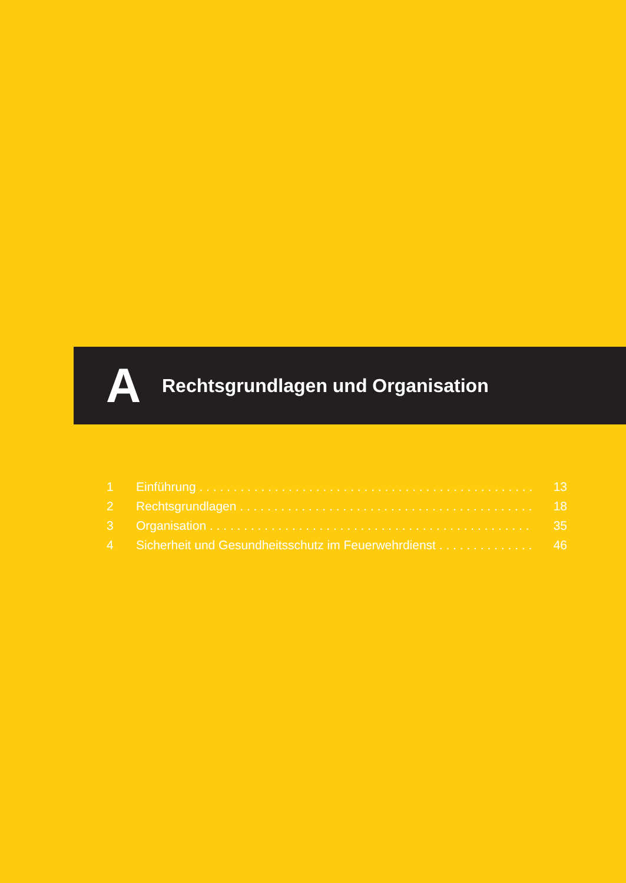A
Rechtsgrundlagen und Organisation
1 Einführung . . . . . . . . . . . . . . . . . . . . . . . . . . . . . . . . . . . . . . . . . . . . . . . . . . 13
2 Rechtsgrundlagen . . . . . . . . . . . . . . . . . . . . . . . . . . . . . . . . . . . . . . . . . . . . 18
3 Organisation . . . . . . . . . . . . . . . . . . . . . . . . . . . . . . . . . . . . . . . . . . . . . . . . 35
4 Sicherheit und Gesundheitsschutz im Feuerwehrdienst . . . . . . . . . . . . . . . 46